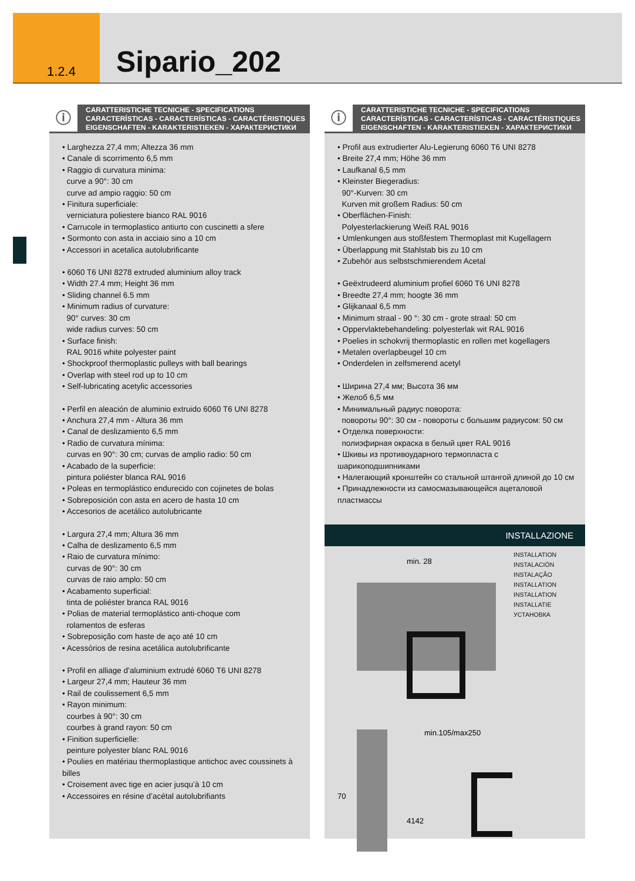1.2.4
Sipario_202
ⓘ
CARATTERISTICHE TECNICHE - SPECIFICATIONS
CARACTERÍSTICAS - CARACTERÍSTICAS - CARACTÉRISTIQUES
EIGENSCHAFTEN - KARAKTERISTIEKEN - ХАРАКТЕРИСТИКИ
• Larghezza 27,4 mm; Altezza 36 mm
• Canale di scorrimento 6,5 mm
• Raggio di curvatura minima:
curve a 90°: 30 cm
curve ad ampio raggio: 50 cm
• Finitura superficiale:
verniciatura poliestere bianco RAL 9016
• Carrucole in termoplastico antiurto con cuscinetti a sfere
• Sormonto con asta in acciaio sino a 10 cm
• Accessori in acetalica autolubrificante
• 6060 T6 UNI 8278 extruded aluminium alloy track
• Width 27.4 mm; Height 36 mm
• Sliding channel 6.5 mm
• Minimum radius of curvature:
90° curves: 30 cm
wide radius curves: 50 cm
• Surface finish:
RAL 9016 white polyester paint
• Shockproof thermoplastic pulleys with ball bearings
• Overlap with steel rod up to 10 cm
• Self-lubricating acetylic accessories
• Perfil en aleación de aluminio extruido 6060 T6 UNI 8278
• Anchura 27,4 mm - Altura 36 mm
• Canal de deslizamiento 6,5 mm
• Radio de curvatura mínima:
curvas en 90°: 30 cm; curvas de amplio radio: 50 cm
• Acabado de la superficie:
pintura poliéster blanca RAL 9016
• Poleas en termoplástico endurecido con cojinetes de bolas
• Sobreposición con asta en acero de hasta 10 cm
• Accesorios de acetálico autolubricante
• Largura 27,4 mm; Altura 36 mm
• Calha de deslizamento 6,5 mm
• Raio de curvatura mínimo:
curvas de 90°: 30 cm
curvas de raio amplo: 50 cm
• Acabamento superficial:
tinta de poliéster branca RAL 9016
• Polias de material termoplástico anti-choque com
rolamentos de esferas
• Sobreposição com haste de aço até 10 cm
• Acessórios de resina acetálica autolubrificante
• Profil en alliage d’aluminium extrudé 6060 T6 UNI 8278
• Largeur 27,4 mm; Hauteur 36 mm
• Rail de coulissement 6,5 mm
• Rayon minimum:
courbes à 90°: 30 cm
courbes à grand rayon: 50 cm
• Finition superficielle:
peinture polyester blanc RAL 9016
• Poulies en matériau thermoplastique antichoc avec coussinets à billes
• Croisement avec tige en acier jusqu’à 10 cm
• Accessoires en résine d’acétal autolubrifiants
ⓘ
CARATTERISTICHE TECNICHE - SPECIFICATIONS
CARACTERÍSTICAS - CARACTERÍSTICAS - CARACTÉRISTIQUES
EIGENSCHAFTEN - KARAKTERISTIEKEN - ХАРАКТЕРИСТИКИ
• Profil aus extrudierter Alu-Legierung 6060 T6 UNI 8278
• Breite 27,4 mm; Höhe 36 mm
• Laufkanal 6,5 mm
• Kleinster Biegeradius:
90°-Kurven: 30 cm
Kurven mit großem Radius: 50 cm
• Oberflächen-Finish:
Polyesterlackierung Weiß RAL 9016
• Umlenkungen aus stoßfestem Thermoplast mit Kugellagern
• Überlappung mit Stahlstab bis zu 10 cm
• Zubehör aus selbstschmierendem Acetal
• Geëxtrudeerd aluminium profiel 6060 T6 UNI 8278
• Breedte 27,4 mm; hoogte 36 mm
• Glijkanaal 6,5 mm
• Minimum straal - 90 °: 30 cm - grote straal: 50 cm
• Oppervlaktebehandeling: polyesterlak wit RAL 9016
• Poelies in schokvrij thermoplastic en rollen met kogellagers
• Metalen overlapbeugel 10 cm
• Onderdelen in zelfsmerend acetyl
• Ширина 27,4 мм; Высота 36 мм
• Желоб 6,5 мм
• Минимальный радиус поворота:
повороты 90°: 30 см - повороты с большим радиусом: 50 см
• Отделка поверхности:
полиэфирная окраска в белый цвет RAL 9016
• Шкивы из противоударного термопласта с шарикоподшипниками
• Налегающий кронштейн со стальной штангой длиной до 10 см
• Принадлежности из самосмазывающейся ацеталовой пластмассы
INSTALLAZIONE
INSTALLATION
INSTALACIÓN
INSTALAÇÃO
INSTALLATION
INSTALLATION
INSTALLATIE
УСТАНОВКА
min. 28
min.105/max250
70
4142